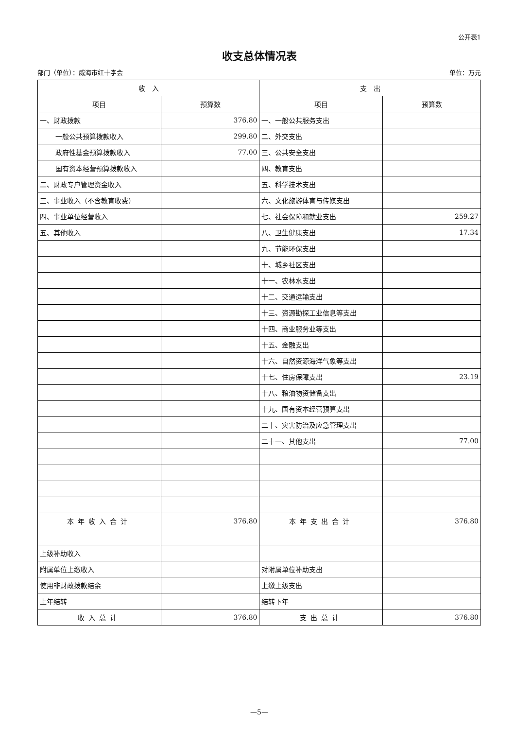公开表1
收支总体情况表
部门（单位）：威海市红十字会 单位：万元
| 收 入 | | 支 出 | |
| --- | --- | --- | --- |
| 项目 | 预算数 | 项目 | 预算数 |
| 一、财政拨款 | 376.80 | 一、一般公共服务支出 | |
| 一般公共预算拨款收入 | 299.80 | 二、外交支出 | |
| 政府性基金预算拨款收入 | 77.00 | 三、公共安全支出 | |
| 国有资本经营预算拨款收入 | | 四、教育支出 | |
| 二、财政专户管理资金收入 | | 五、科学技术支出 | |
| 三、事业收入（不含教育收费） | | 六、文化旅游体育与传媒支出 | |
| 四、事业单位经营收入 | | 七、社会保障和就业支出 | 259.27 |
| 五、其他收入 | | 八、卫生健康支出 | 17.34 |
| | | 九、节能环保支出 | |
| | | 十、城乡社区支出 | |
| | | 十一、农林水支出 | |
| | | 十二、交通运输支出 | |
| | | 十三、资源勘探工业信息等支出 | |
| | | 十四、商业服务业等支出 | |
| | | 十五、金融支出 | |
| | | 十六、自然资源海洋气象等支出 | |
| | | 十七、住房保障支出 | 23.19 |
| | | 十八、粮油物资储备支出 | |
| | | 十九、国有资本经营预算支出 | |
| | | 二十、灾害防治及应急管理支出 | |
| | | 二十一、其他支出 | 77.00 |
| 本年收入合计 | 376.80 | 本年支出合计 | 376.80 |
| 上级补助收入 | | | |
| 附属单位上缴收入 | | 对附属单位补助支出 | |
| 使用非财政拨款结余 | | 上缴上级支出 | |
| 上年结转 | | 结转下年 | |
| 收入总计 | 376.80 | 支出总计 | 376.80 |
—5—